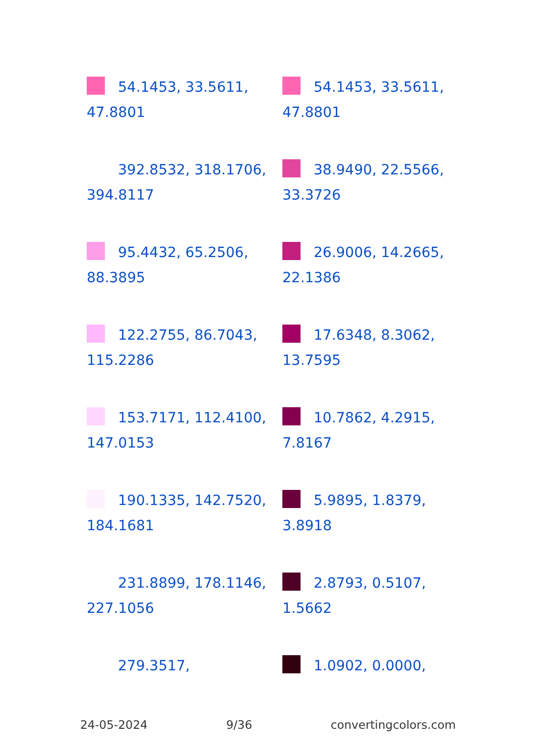54.1453, 33.5611, 47.8801
54.1453, 33.5611, 47.8801
392.8532, 318.1706, 394.8117
38.9490, 22.5566, 33.3726
95.4432, 65.2506, 88.3895
26.9006, 14.2665, 22.1386
122.2755, 86.7043, 115.2286
17.6348, 8.3062, 13.7595
153.7171, 112.4100, 147.0153
10.7862, 4.2915, 7.8167
190.1335, 142.7520, 184.1681
5.9895, 1.8379, 3.8918
231.8899, 178.1146, 227.1056
2.8793, 0.5107, 1.5662
279.3517,
1.0902, 0.0000,
24-05-2024 9/36 convertingcolors.com